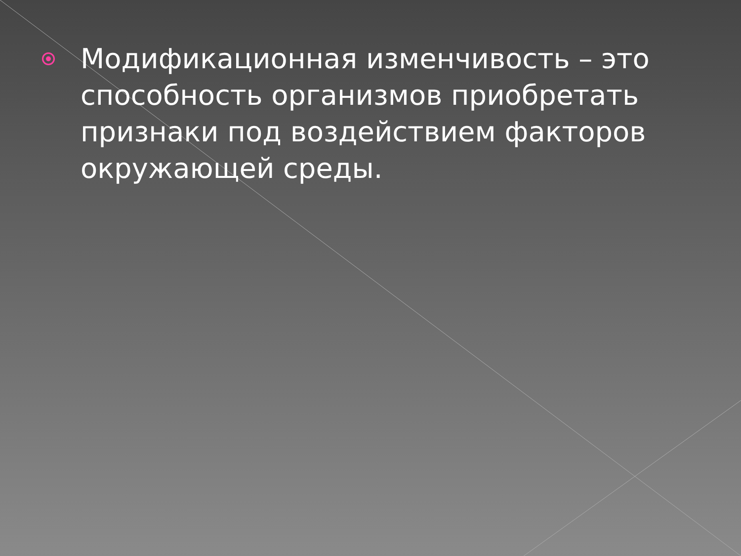Модификационная изменчивость – это способность организмов приобретать признаки под воздействием факторов окружающей среды.